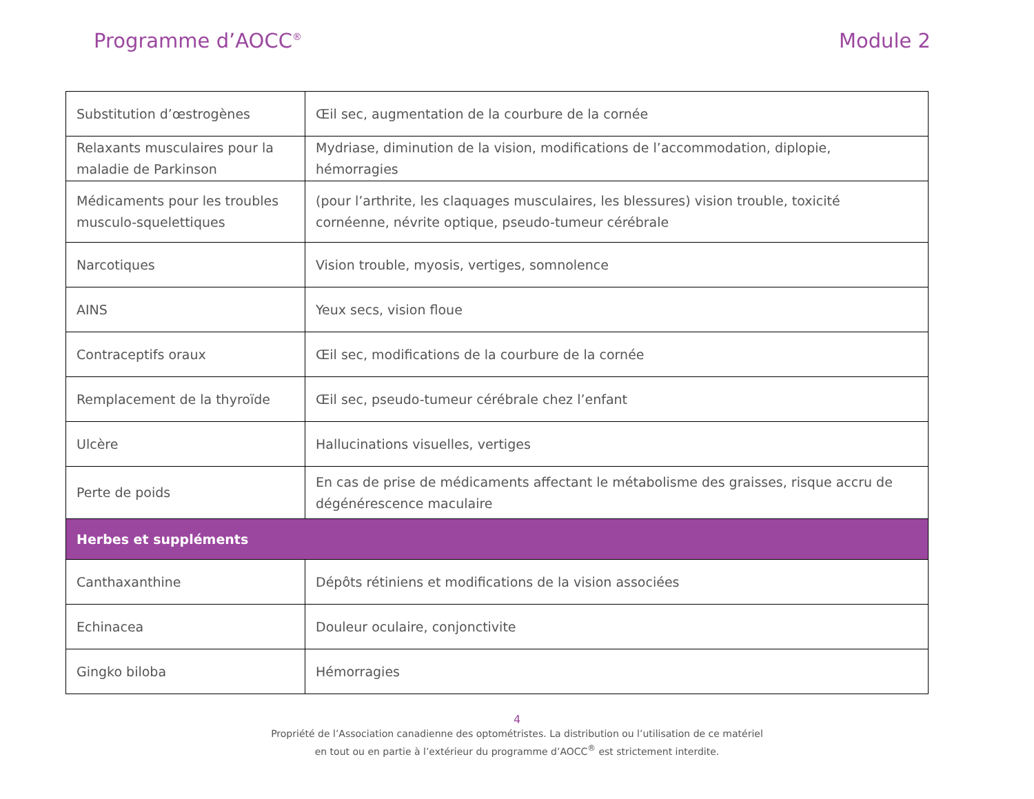Programme d’AOCC<sup>®</sup> Module 2
| Substitution d’œstrogènes | Œil sec, augmentation de la courbure de la cornée |
| Relaxants musculaires pour la maladie de Parkinson | Mydriase, diminution de la vision, modifications de l’accommodation, diplopie, hémorragies |
| Médicaments pour les troubles musculo-squelettiques | (pour l’arthrite, les claquages musculaires, les blessures) vision trouble, toxicité cornéenne, névrite optique, pseudo-tumeur cérébrale |
| Narcotiques | Vision trouble, myosis, vertiges, somnolence |
| AINS | Yeux secs, vision floue |
| Contraceptifs oraux | Œil sec, modifications de la courbure de la cornée |
| Remplacement de la thyroïde | Œil sec, pseudo-tumeur cérébrale chez l’enfant |
| Ulcère | Hallucinations visuelles, vertiges |
| Perte de poids | En cas de prise de médicaments affectant le métabolisme des graisses, risque accru de dégénérescence maculaire |
| Herbes et suppléments | |
| Canthaxanthine | Dépôts rétiniens et modifications de la vision associées |
| Echinacea | Douleur oculaire, conjonctivite |
| Gingko biloba | Hémorragies |
4
Propriété de l’Association canadienne des optométristes. La distribution ou l’utilisation de ce matériel
en tout ou en partie à l’extérieur du programme d’AOCC<sup>®</sup> est strictement interdite.